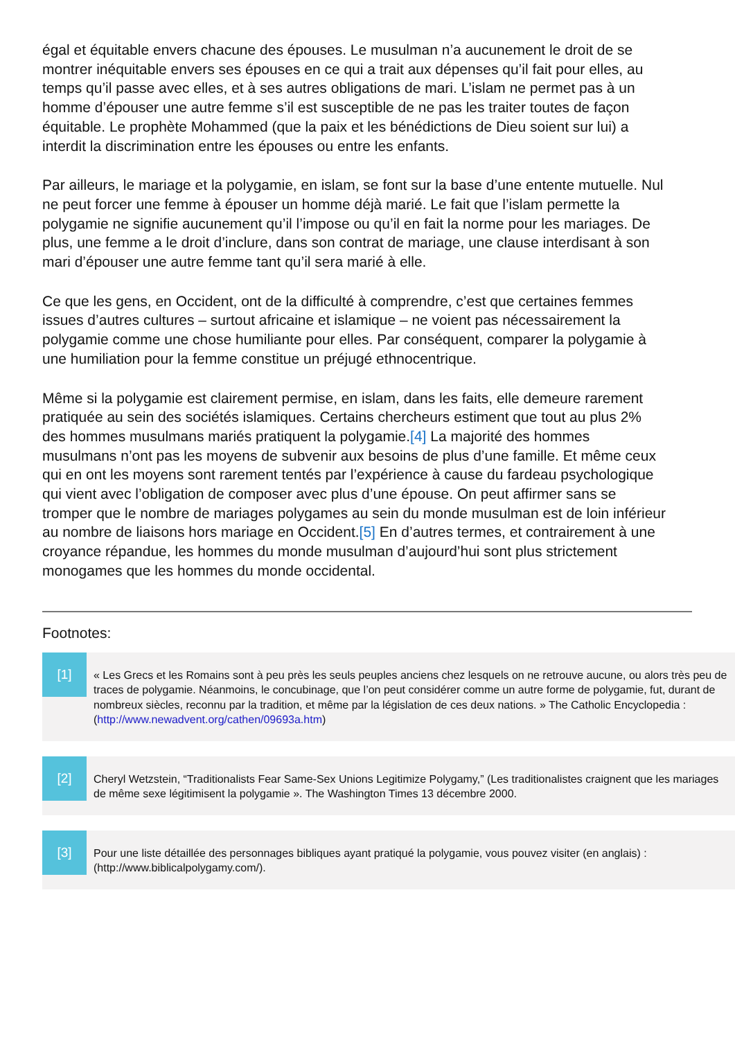égal et équitable envers chacune des épouses. Le musulman n’a aucunement le droit de se montrer inéquitable envers ses épouses en ce qui a trait aux dépenses qu’il fait pour elles, au temps qu’il passe avec elles, et à ses autres obligations de mari. L’islam ne permet pas à un homme d’épouser une autre femme s’il est susceptible de ne pas les traiter toutes de façon équitable. Le prophète Mohammed (que la paix et les bénédictions de Dieu soient sur lui) a interdit la discrimination entre les épouses ou entre les enfants.
Par ailleurs, le mariage et la polygamie, en islam, se font sur la base d’une entente mutuelle. Nul ne peut forcer une femme à épouser un homme déjà marié. Le fait que l’islam permette la polygamie ne signifie aucunement qu’il l’impose ou qu’il en fait la norme pour les mariages. De plus, une femme a le droit d’inclure, dans son contrat de mariage, une clause interdisant à son mari d’épouser une autre femme tant qu’il sera marié à elle.
Ce que les gens, en Occident, ont de la difficulté à comprendre, c’est que certaines femmes issues d’autres cultures – surtout africaine et islamique – ne voient pas nécessairement la polygamie comme une chose humiliante pour elles. Par conséquent, comparer la polygamie à une humiliation pour la femme constitue un préjugé ethnocentrique.
Même si la polygamie est clairement permise, en islam, dans les faits, elle demeure rarement pratiquée au sein des sociétés islamiques. Certains chercheurs estiment que tout au plus 2% des hommes musulmans mariés pratiquent la polygamie.[4] La majorité des hommes musulmans n’ont pas les moyens de subvenir aux besoins de plus d’une famille. Et même ceux qui en ont les moyens sont rarement tentés par l’expérience à cause du fardeau psychologique qui vient avec l’obligation de composer avec plus d’une épouse. On peut affirmer sans se tromper que le nombre de mariages polygames au sein du monde musulman est de loin inférieur au nombre de liaisons hors mariage en Occident.[5] En d’autres termes, et contrairement à une croyance répandue, les hommes du monde musulman d’aujourd’hui sont plus strictement monogames que les hommes du monde occidental.
Footnotes:
[1]
« Les Grecs et les Romains sont à peu près les seuls peuples anciens chez lesquels on ne retrouve aucune, ou alors très peu de traces de polygamie. Néanmoins, le concubinage, que l’on peut considérer comme un autre forme de polygamie, fut, durant de nombreux siècles, reconnu par la tradition, et même par la législation de ces deux nations. » The Catholic Encyclopedia : (http://www.newadvent.org/cathen/09693a.htm)
[2]
Cheryl Wetzstein, “Traditionalists Fear Same-Sex Unions Legitimize Polygamy,” (Les traditionalistes craignent que les mariages de même sexe légitimisent la polygamie ». The Washington Times 13 décembre 2000.
[3]
Pour une liste détaillée des personnages bibliques ayant pratiqué la polygamie, vous pouvez visiter (en anglais) : (http://www.biblicalpolygamy.com/).